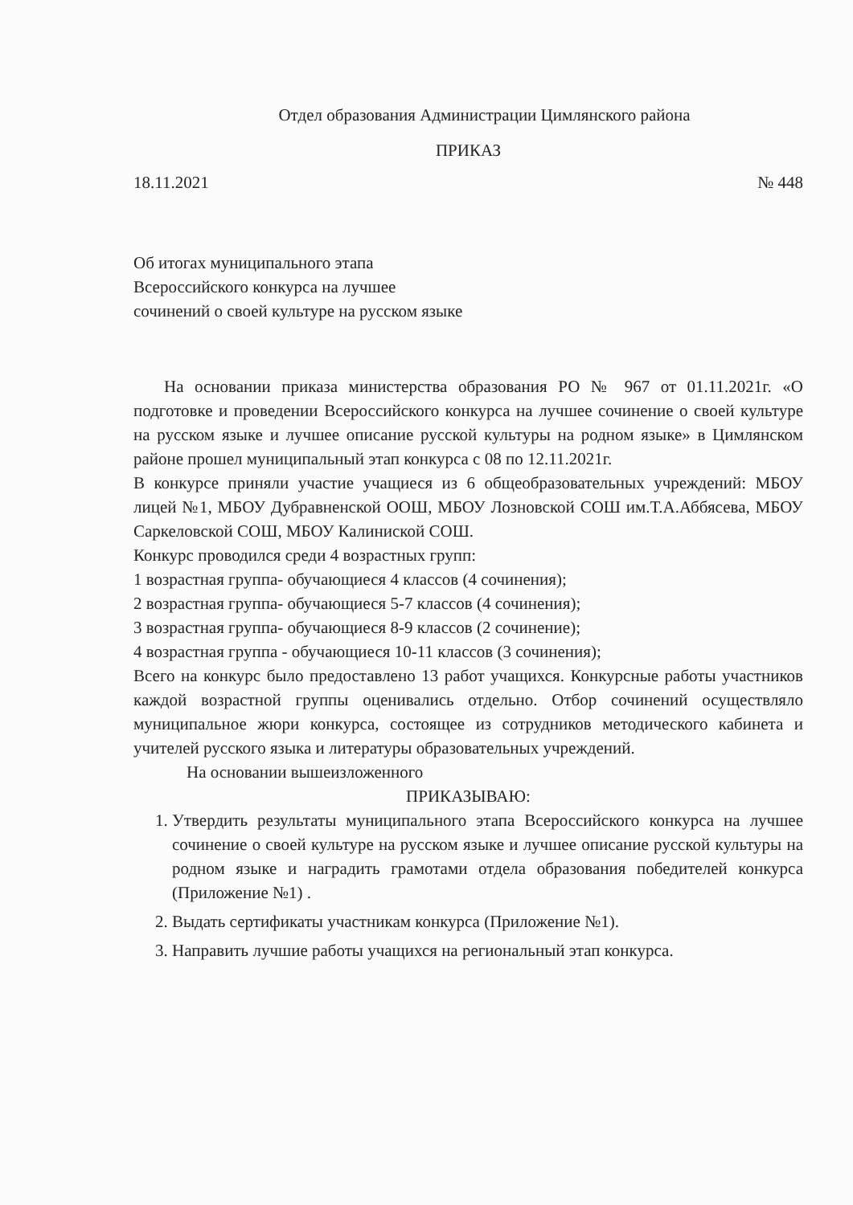Отдел образования Администрации Цимлянского района
ПРИКАЗ
18.11.2021 № 448
Об итогах муниципального этапа
Всероссийского конкурса на лучшее
сочинений о своей культуре на русском языке
На основании приказа министерства образования РО № 967 от 01.11.2021г. «О подготовке и проведении Всероссийского конкурса на лучшее сочинение о своей культуре на русском языке и лучшее описание русской культуры на родном языке» в Цимлянском районе прошел муниципальный этап конкурса с 08 по 12.11.2021г.
В конкурсе приняли участие учащиеся из 6 общеобразовательных учреждений: МБОУ лицей №1, МБОУ Дубравненской ООШ, МБОУ Лозновской СОШ им.Т.А.Аббясева, МБОУ Саркеловской СОШ, МБОУ Калиниской СОШ.
Конкурс проводился среди 4 возрастных групп:
1 возрастная группа- обучающиеся 4 классов (4 сочинения);
2 возрастная группа- обучающиеся 5-7 классов (4 сочинения);
3 возрастная группа- обучающиеся 8-9 классов (2 сочинение);
4 возрастная группа - обучающиеся 10-11 классов (3 сочинения);
Всего на конкурс было предоставлено 13 работ учащихся. Конкурсные работы участников каждой возрастной группы оценивались отдельно. Отбор сочинений осуществляло муниципальное жюри конкурса, состоящее из сотрудников методического кабинета и учителей русского языка и литературы образовательных учреждений.
На основании вышеизложенного
ПРИКАЗЫВАЮ:
1. Утвердить результаты муниципального этапа Всероссийского конкурса на лучшее сочинение о своей культуре на русском языке и лучшее описание русской культуры на родном языке и наградить грамотами отдела образования победителей конкурса (Приложение №1) .
2. Выдать сертификаты участникам конкурса (Приложение №1).
3. Направить лучшие работы учащихся на региональный этап конкурса.